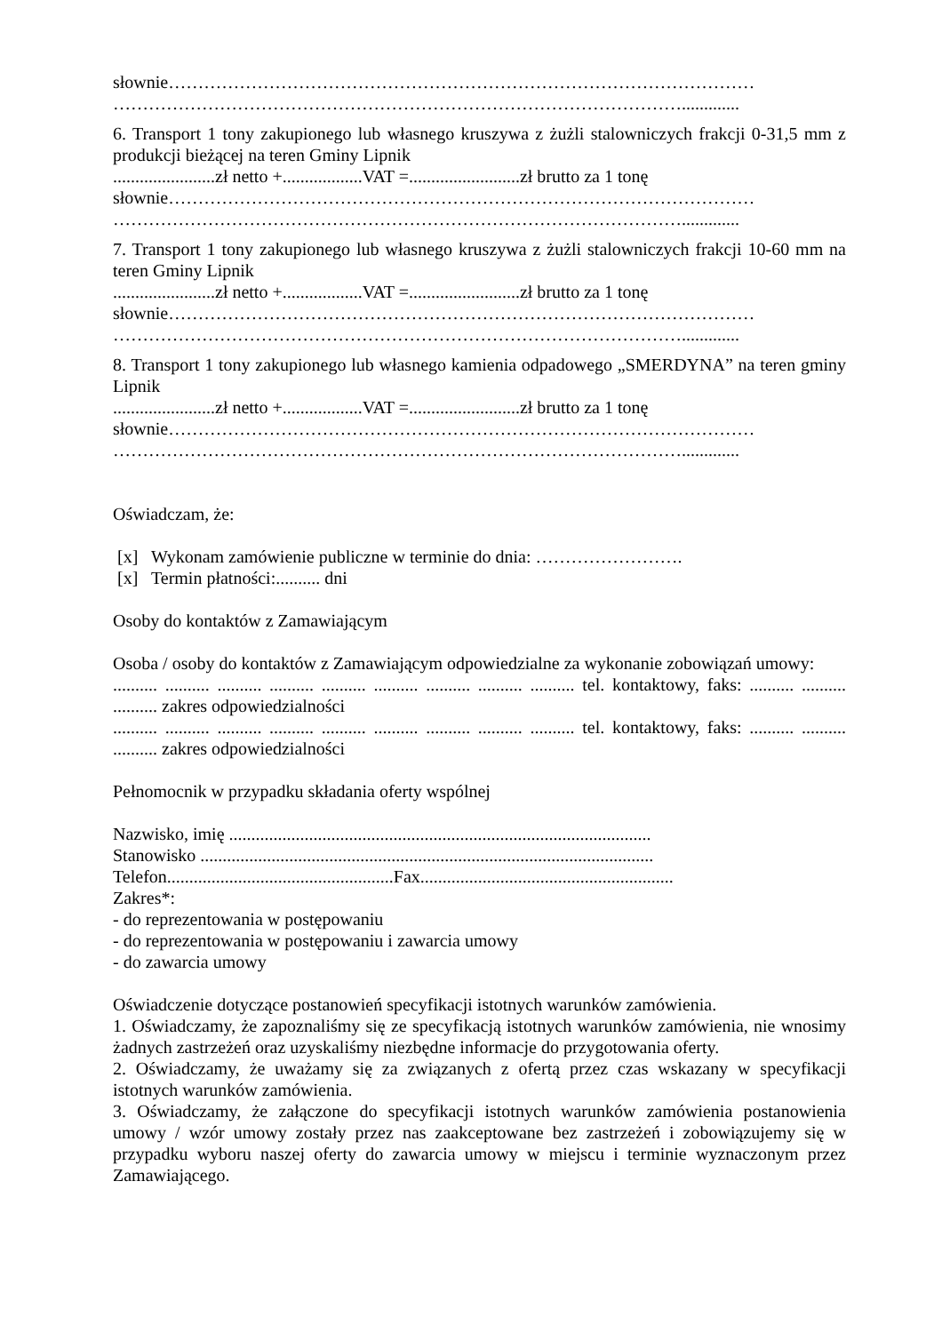słownie………………………………………………………………………………………
…………………………………………………………………………………….............
6. Transport 1 tony zakupionego lub własnego kruszywa z żużli stalowniczych frakcji 0-31,5 mm z produkcji bieżącej na teren Gminy Lipnik
.......................zł netto +..................VAT =.........................zł brutto za 1 tonę
słownie………………………………………………………………………………………
…………………………………………………………………………………….............
7. Transport 1 tony zakupionego lub własnego kruszywa z żużli stalowniczych frakcji 10-60 mm na teren Gminy Lipnik
.......................zł netto +..................VAT =.........................zł brutto za 1 tonę
słownie………………………………………………………………………………………
…………………………………………………………………………………….............
8. Transport 1 tony zakupionego lub własnego kamienia odpadowego „SMERDYNA” na teren gminy Lipnik
.......................zł netto +..................VAT =.........................zł brutto za 1 tonę
słownie………………………………………………………………………………………
…………………………………………………………………………………….............
Oświadczam, że:
[x] Wykonam zamówienie publiczne w terminie do dnia: …………………….
[x] Termin płatności:.......... dni
Osoby do kontaktów z Zamawiającym
Osoba / osoby do kontaktów z Zamawiającym odpowiedzialne za wykonanie zobowiązań umowy:
.......... .......... .......... .......... .......... .......... .......... .......... .......... tel. kontaktowy, faks: .......... .......... .......... zakres odpowiedzialności
.......... .......... .......... .......... .......... .......... .......... .......... .......... tel. kontaktowy, faks: .......... .......... .......... zakres odpowiedzialności
Pełnomocnik w przypadku składania oferty wspólnej
Nazwisko, imię ...............................................................................................
Stanowisko ......................................................................................................
Telefon...................................................Fax.........................................................
Zakres*:
- do reprezentowania w postępowaniu
- do reprezentowania w postępowaniu i zawarcia umowy
- do zawarcia umowy
Oświadczenie dotyczące postanowień specyfikacji istotnych warunków zamówienia.
1. Oświadczamy, że zapoznaliśmy się ze specyfikacją istotnych warunków zamówienia, nie wnosimy żadnych zastrzeżeń oraz uzyskaliśmy niezbędne informacje do przygotowania oferty.
2. Oświadczamy, że uważamy się za związanych z ofertą przez czas wskazany w specyfikacji istotnych warunków zamówienia.
3. Oświadczamy, że załączone do specyfikacji istotnych warunków zamówienia postanowienia umowy / wzór umowy zostały przez nas zaakceptowane bez zastrzeżeń i zobowiązujemy się w przypadku wyboru naszej oferty do zawarcia umowy w miejscu i terminie wyznaczonym przez Zamawiającego.